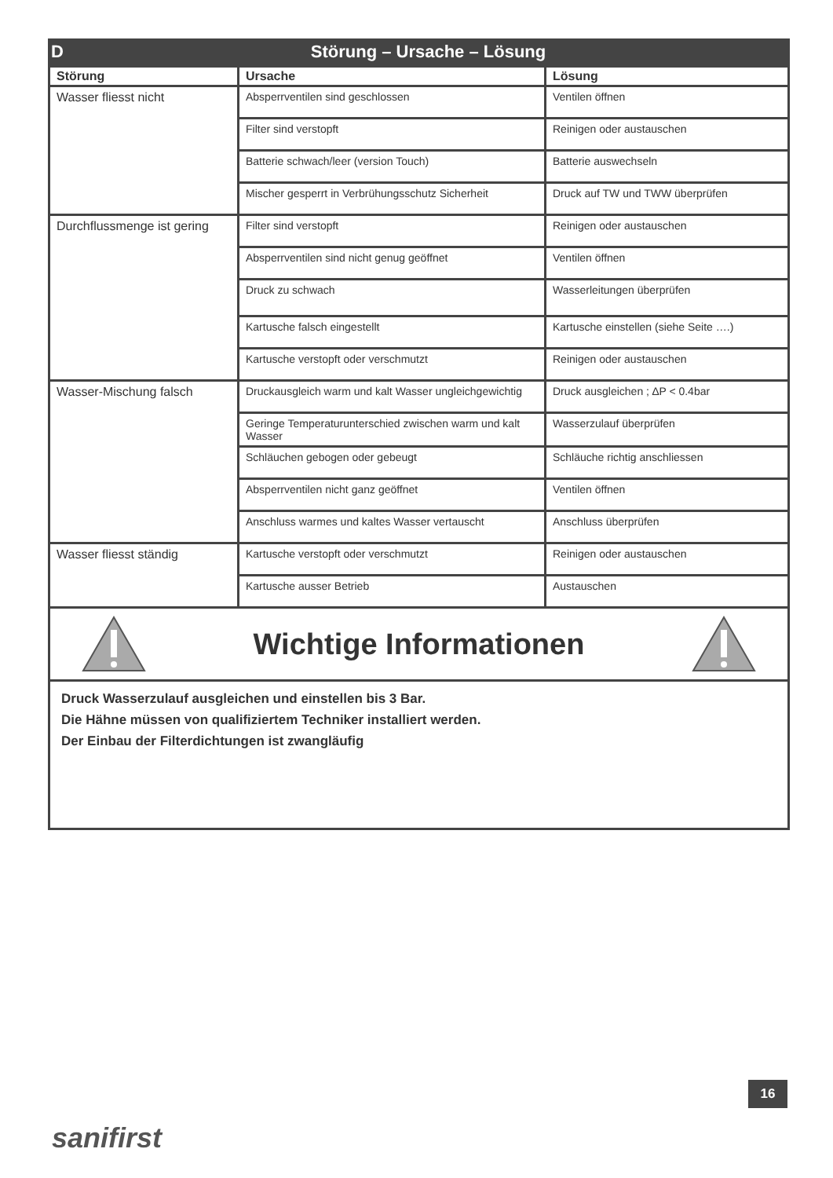D Störung – Ursache – Lösung
| Störung | Ursache | Lösung |
| --- | --- | --- |
| Wasser fliesst nicht | Absperrventilen sind geschlossen | Ventilen öffnen |
| | Filter sind verstopft | Reinigen oder austauschen |
| | Batterie schwach/leer (version Touch) | Batterie auswechseln |
| | Mischer gesperrt in Verbrühungsschutz Sicherheit | Druck auf TW und TWW überprüfen |
| Durchflussmenge ist gering | Filter sind verstopft | Reinigen oder austauschen |
| | Absperrventilen sind nicht genug geöffnet | Ventilen öffnen |
| | Druck zu schwach | Wasserleitungen überprüfen |
| | Kartusche falsch eingestellt | Kartusche einstellen (siehe Seite ….) |
| | Kartusche verstopft oder verschmutzt | Reinigen oder austauschen |
| Wasser-Mischung falsch | Druckausgleich warm und kalt Wasser ungleichgewichtig | Druck ausgleichen ; ∆P < 0.4bar |
| | Geringe Temperaturunterschied zwischen warm und kalt Wasser | Wasserzulauf überprüfen |
| | Schläuchen gebogen oder gebeugt | Schläuche richtig anschliessen |
| | Absperrventilen nicht ganz geöffnet | Ventilen öffnen |
| | Anschluss warmes und kaltes Wasser vertauscht | Anschluss überprüfen |
| Wasser fliesst ständig | Kartusche verstopft oder verschmutzt | Reinigen oder austauschen |
| | Kartusche ausser Betrieb | Austauschen |
Wichtige Informationen
Druck Wasserzulauf ausgleichen und einstellen bis 3 Bar.
Die Hähne müssen von qualifiziertem Techniker installiert werden.
Der Einbau der Filterdichtungen ist zwangläufig
16
sanifirst